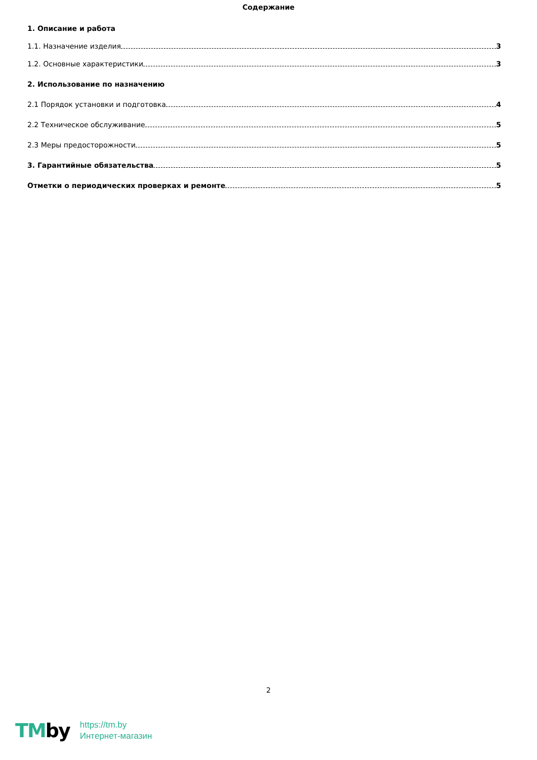Содержание
1. Описание и работа
1.1. Назначение изделия 3
1.2. Основные характеристики 3
2. Использование по назначению
2.1 Порядок установки и подготовка 4
2.2 Техническое обслуживание 5
2.3 Меры предосторожности 5
3. Гарантийные обязательства 5
Отметки о периодических проверках и ремонте 5
2
TMby
https://tm.by
Интернет-магазин